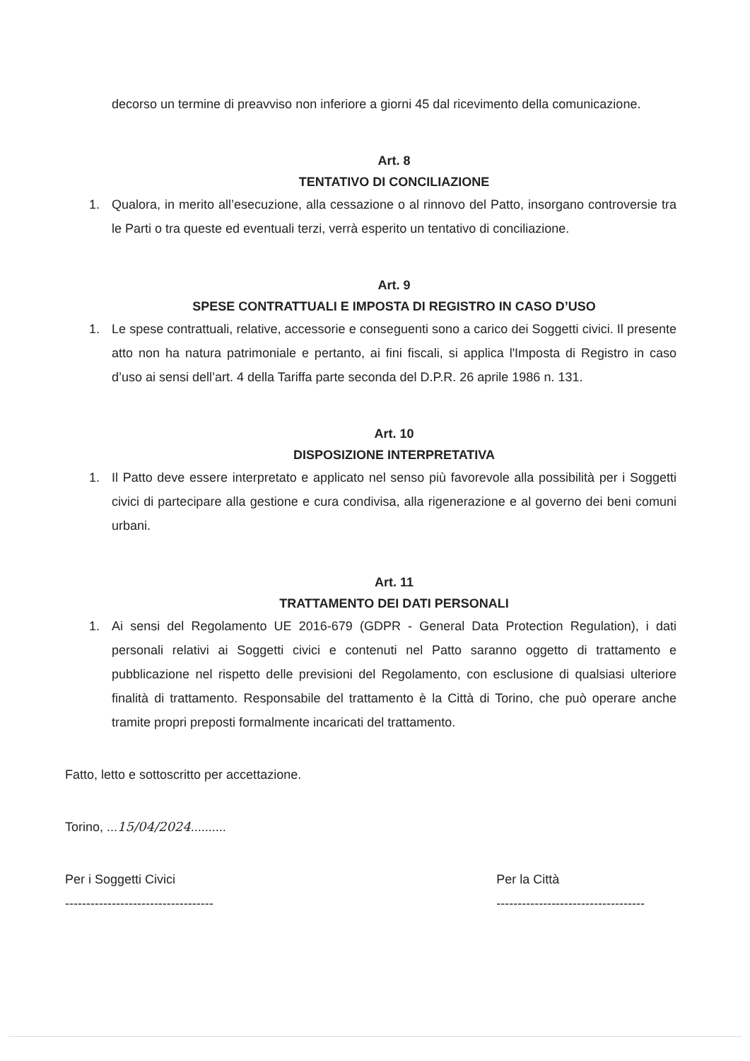decorso un termine di preavviso non inferiore a giorni 45 dal ricevimento della comunicazione.
Art. 8
TENTATIVO DI CONCILIAZIONE
1. Qualora, in merito all’esecuzione, alla cessazione o al rinnovo del Patto, insorgano controversie tra le Parti o tra queste ed eventuali terzi, verrà esperito un tentativo di conciliazione.
Art. 9
SPESE CONTRATTUALI E IMPOSTA DI REGISTRO IN CASO D’USO
1. Le spese contrattuali, relative, accessorie e conseguenti sono a carico dei Soggetti civici. Il presente atto non ha natura patrimoniale e pertanto, ai fini fiscali, si applica l'Imposta di Registro in caso d’uso ai sensi dell’art. 4 della Tariffa parte seconda del D.P.R. 26 aprile 1986 n. 131.
Art. 10
DISPOSIZIONE INTERPRETATIVA
1. Il Patto deve essere interpretato e applicato nel senso più favorevole alla possibilità per i Soggetti civici di partecipare alla gestione e cura condivisa, alla rigenerazione e al governo dei beni comuni urbani.
Art. 11
TRATTAMENTO DEI DATI PERSONALI
1. Ai sensi del Regolamento UE 2016-679 (GDPR - General Data Protection Regulation), i dati personali relativi ai Soggetti civici e contenuti nel Patto saranno oggetto di trattamento e pubblicazione nel rispetto delle previsioni del Regolamento, con esclusione di qualsiasi ulteriore finalità di trattamento. Responsabile del trattamento è la Città di Torino, che può operare anche tramite propri preposti formalmente incaricati del trattamento.
Fatto, letto e sottoscritto per accettazione.
Torino, ...15/04/2024..........
Per i Soggetti Civici
-----------------------------------
Per la Città
-----------------------------------